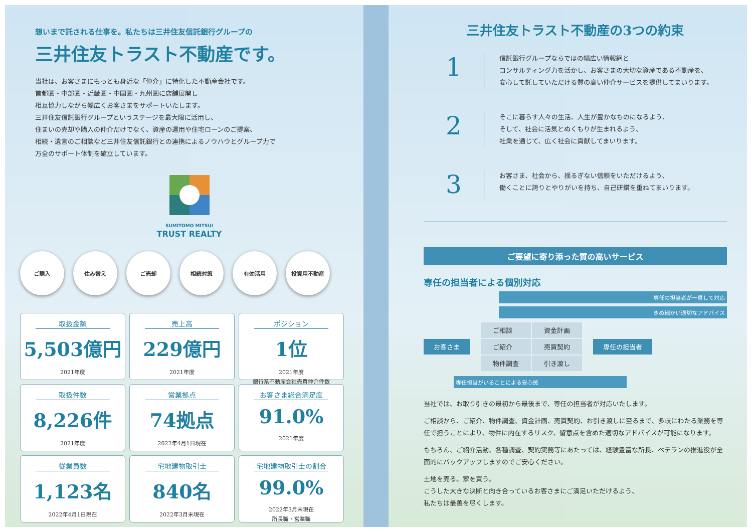想いまで託される仕事を。私たちは三井住友信託銀行グループの
三井住友トラスト不動産です。
当社は、お客さまにもっとも身近な「仲介」に特化した不動産会社です。
首都圏・中部圏・近畿圏・中国圏・九州圏に店舗展開し
相互協力しながら幅広くお客さまをサポートいたします。
三井住友信託銀行グループというステージを最大限に活用し、
住まいの売却や購入の仲介だけでなく、資産の運用や住宅ローンのご提案、
相続・遺言のご相談など三井住友信託銀行との連携によるノウハウとグループ力で
万全のサポート体制を確立しています。
SUMITOMO MITSUI
TRUST REALTY
ご購入 住み替え ご売却 相続対策 有効活用 投資用不動産
取扱金額
5,503億円
2021年度
売上高
229億円
2021年度
ポジション
1位
2021年度
銀行系不動産会社売買仲介件数
取扱件数
8,226件
2021年度
営業拠点
74拠点
2022年4月1日現在
お客さま総合満足度
91.0%
2021年度
従業員数
1,123名
2022年4月1日現在
宅地建物取引士
840名
2022年3月末現在
宅地建物取引士の割合
99.0%
2022年3月末現在
所長職・営業職
三井住友トラスト不動産の3つの約束
1
信託銀行グループならではの幅広い情報網と
コンサルティング力を活かし、お客さまの大切な資産である不動産を、
安心して託していただける質の高い仲介サービスを提供してまいります。
2
そこに暮らす人々の生活、人生が豊かなものになるよう、
そして、社会に活気とぬくもりが生まれるよう、
社業を通じて、広く社会に貢献してまいります。
3
お客さま、社会から、揺るぎない信頼をいただけるよう、
働くことに誇りとやりがいを持ち、自己研鑽を重ねてまいります。
ご要望に寄り添った質の高いサービス
専任の担当者による個別対応
専任の担当者が一貫して対応
きめ細かい適切なアドバイス
お客さま
| ご相談 | 資金計画 |
| ご紹介 | 売買契約 |
| 物件調査 | 引き渡し |
専任の担当者
専任担当がいることによる安心感
当社では、お取り引きの最初から最後まで、専任の担当者が対応いたします。
ご相談から、ご紹介、物件調査、資金計画、売買契約、お引き渡しに至るまで、多岐にわたる業務を専任で担うことにより、物件に内在するリスク、留意点を含めた適切なアドバイスが可能になります。
もちろん、ご紹介活動、各種調査、契約実務等にあたっては、経験豊富な所長、ベテランの推進役が全面的にバックアップしますのでご安心ください。
土地を売る。家を買う。
こうした大きな決断と向き合っているお客さまにご満足いただけるよう、
私たちは最善を尽くします。